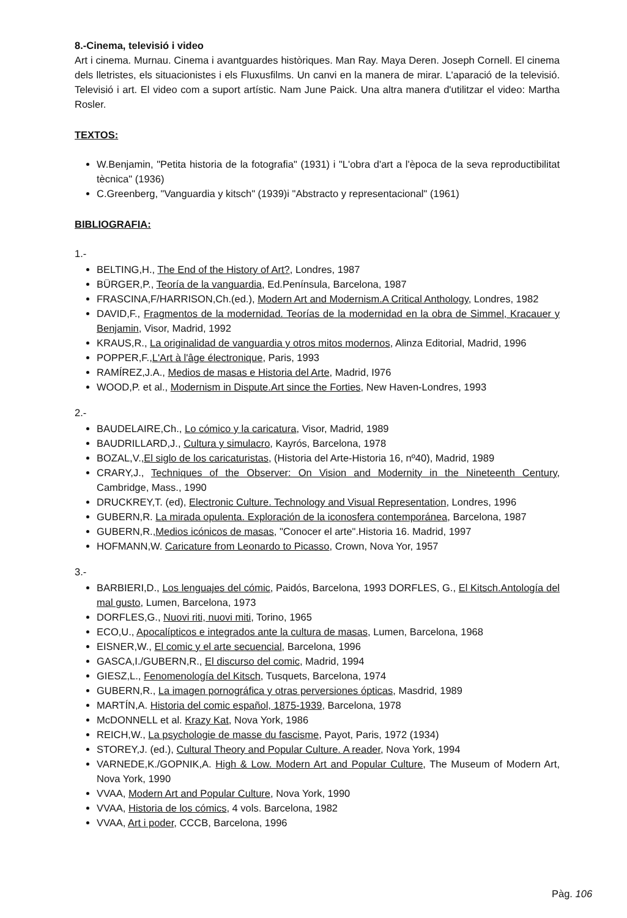8.-Cinema, televisió i video
Art i cinema. Murnau. Cinema i avantguardes històriques. Man Ray. Maya Deren. Joseph Cornell. El cinema dels lletristes, els situacionistes i els Fluxusfilms. Un canvi en la manera de mirar. L'aparació de la televisió. Televisió i art. El video com a suport artístic. Nam June Paick. Una altra manera d'utilitzar el video: Martha Rosler.
TEXTOS:
W.Benjamin, "Petita historia de la fotografia" (1931) i "L'obra d'art a l'època de la seva reproductibilitat tècnica" (1936)
C.Greenberg, "Vanguardia y kitsch" (1939)i "Abstracto y representacional" (1961)
BIBLIOGRAFIA:
1.-
BELTING,H., The End of the History of Art?, Londres, 1987
BÜRGER,P., Teoría de la vanguardia, Ed.Península, Barcelona, 1987
FRASCINA,F/HARRISON,Ch.(ed.), Modern Art and Modernism.A Critical Anthology, Londres, 1982
DAVID,F., Fragmentos de la modernidad. Teorías de la modernidad en la obra de Simmel, Kracauer y Benjamin, Visor, Madrid, 1992
KRAUS,R., La originalidad de vanguardia y otros mitos modernos, Alinza Editorial, Madrid, 1996
POPPER,F.,L'Art à l'âge électronique, Paris, 1993
RAMÍREZ,J.A., Medios de masas e Historia del Arte, Madrid, I976
WOOD,P. et al., Modernism in Dispute.Art since the Forties, New Haven-Londres, 1993
2.-
BAUDELAIRE,Ch., Lo cómico y la caricatura, Visor, Madrid, 1989
BAUDRILLARD,J., Cultura y simulacro, Kayrós, Barcelona, 1978
BOZAL,V.,El siglo de los caricaturistas, (Historia del Arte-Historia 16, nº40), Madrid, 1989
CRARY,J., Techniques of the Observer: On Vision and Modernity in the Nineteenth Century, Cambridge, Mass., 1990
DRUCKREY,T. (ed), Electronic Culture. Technology and Visual Representation, Londres, 1996
GUBERN,R. La mirada opulenta. Exploración de la iconosfera contemporánea, Barcelona, 1987
GUBERN,R.,Medios icónicos de masas, "Conocer el arte".Historia 16. Madrid, 1997
HOFMANN,W. Caricature from Leonardo to Picasso, Crown, Nova Yor, 1957
3.-
BARBIERI,D., Los lenguajes del cómic, Paidós, Barcelona, 1993 DORFLES, G., El Kitsch.Antología del mal gusto, Lumen, Barcelona, 1973
DORFLES,G., Nuovi riti, nuovi miti, Torino, 1965
ECO,U., Apocalípticos e integrados ante la cultura de masas, Lumen, Barcelona, 1968
EISNER,W., El comic y el arte secuencial, Barcelona, 1996
GASCA,I./GUBERN,R., El discurso del comic, Madrid, 1994
GIESZ,L., Fenomenología del Kitsch, Tusquets, Barcelona, 1974
GUBERN,R., La imagen pornográfica y otras perversiones ópticas, Masdrid, 1989
MARTÍN,A. Historia del comic español, 1875-1939, Barcelona, 1978
McDONNELL et al. Krazy Kat, Nova York, 1986
REICH,W., La psychologie de masse du fascisme, Payot, Paris, 1972 (1934)
STOREY,J. (ed.), Cultural Theory and Popular Culture. A reader, Nova York, 1994
VARNEDE,K./GOPNIK,A. High & Low. Modern Art and Popular Culture, The Museum of Modern Art, Nova York, 1990
VVAA, Modern Art and Popular Culture, Nova York, 1990
VVAA, Historia de los cómics, 4 vols. Barcelona, 1982
VVAA, Art i poder, CCCB, Barcelona, 1996
Pàg. 106